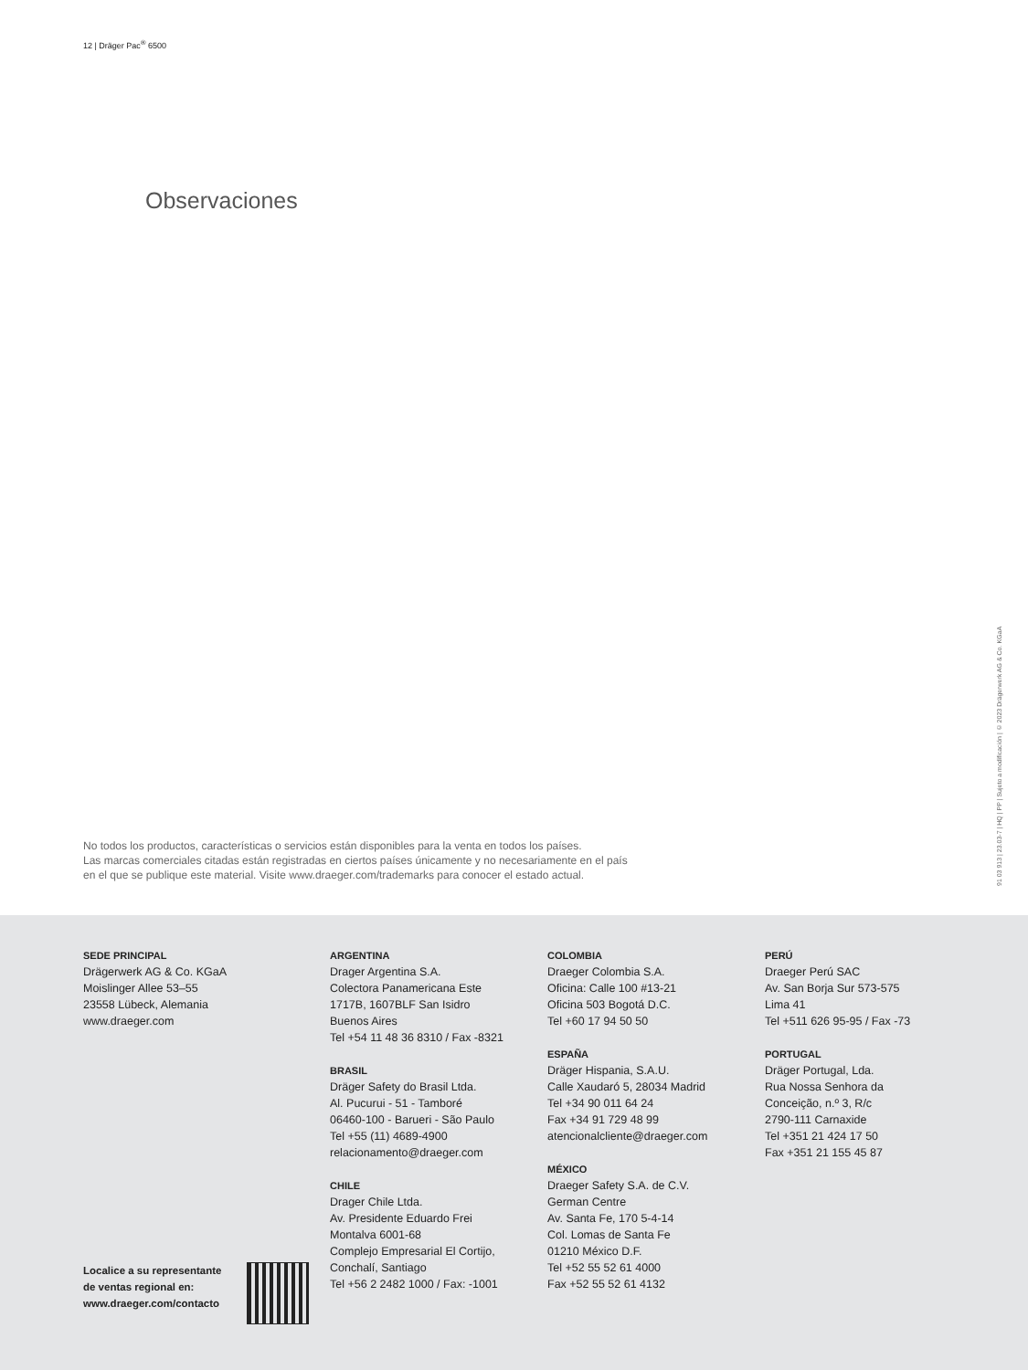12 | Dräger Pac<sup>®</sup> 6500
Observaciones
No todos los productos, características o servicios están disponibles para la venta en todos los países.
Las marcas comerciales citadas están registradas en ciertos países únicamente y no necesariamente en el país
en el que se publique este material. Visite www.draeger.com/trademarks para conocer el estado actual.
91 03 913 | 23.03-7 | HQ | PP | Sujeto a modificación | © 2023 Drägerwerk AG & Co. KGaA
SEDE PRINCIPAL
Drägerwerk AG & Co. KGaA
Moislinger Allee 53–55
23558 Lübeck, Alemania
www.draeger.com
ARGENTINA
Drager Argentina S.A.
Colectora Panamericana Este
1717B, 1607BLF San Isidro
Buenos Aires
Tel +54 11 48 36 8310 / Fax -8321
BRASIL
Dräger Safety do Brasil Ltda.
Al. Pucurui - 51 - Tamboré
06460-100 - Barueri - São Paulo
Tel +55 (11) 4689-4900
relacionamento@draeger.com
CHILE
Drager Chile Ltda.
Av. Presidente Eduardo Frei
Montalva 6001-68
Complejo Empresarial El Cortijo,
Conchalí, Santiago
Tel +56 2 2482 1000 / Fax: -1001
COLOMBIA
Draeger Colombia S.A.
Oficina: Calle 100 #13-21
Oficina 503 Bogotá D.C.
Tel +60 17 94 50 50
ESPAÑA
Dräger Hispania, S.A.U.
Calle Xaudaró 5, 28034 Madrid
Tel +34 90 011 64 24
Fax +34 91 729 48 99
atencionalcliente@draeger.com
MÉXICO
Draeger Safety S.A. de C.V.
German Centre
Av. Santa Fe, 170 5-4-14
Col. Lomas de Santa Fe
01210 México D.F.
Tel +52 55 52 61 4000
Fax +52 55 52 61 4132
PERÚ
Draeger Perú SAC
Av. San Borja Sur 573-575
Lima 41
Tel +511 626 95-95 / Fax -73
PORTUGAL
Dräger Portugal, Lda.
Rua Nossa Senhora da
Conceição, n.º 3, R/c
2790-111 Carnaxide
Tel +351 21 424 17 50
Fax +351 21 155 45 87
Localice a su representante
de ventas regional en:
www.draeger.com/contacto